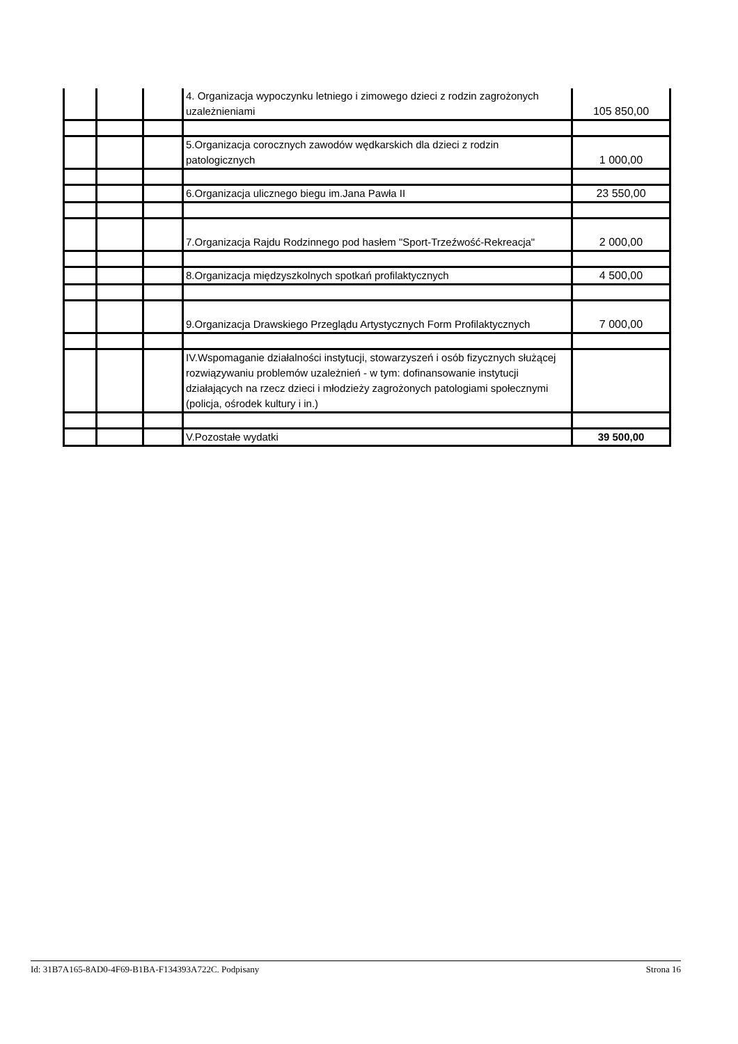| | | | 4. Organizacja wypoczynku letniego i zimowego dzieci z rodzin zagrożonych uzależnieniami | 105 850,00 |
| | | | 5.Organizacja corocznych zawodów wędkarskich dla dzieci z rodzin patologicznych | 1 000,00 |
| | | | 6.Organizacja ulicznego biegu im.Jana Pawła II | 23 550,00 |
| | | | 7.Organizacja Rajdu Rodzinnego pod hasłem "Sport-Trzeźwość-Rekreacja" | 2 000,00 |
| | | | 8.Organizacja międzyszkolnych spotkań profilaktycznych | 4 500,00 |
| | | | 9.Organizacja Drawskiego Przeglądu Artystycznych Form Profilaktycznych | 7 000,00 |
| | | | IV.Wspomaganie działalności instytucji, stowarzyszeń i osób fizycznych służącej rozwiązywaniu problemów uzależnień - w tym: dofinansowanie instytucji działających na rzecz dzieci i młodzieży zagrożonych patologiami społecznymi (policja, ośrodek kultury i in.) | |
| | | | V.Pozostałe wydatki | 39 500,00 |
Id: 31B7A165-8AD0-4F69-B1BA-F134393A722C. Podpisany Strona 16